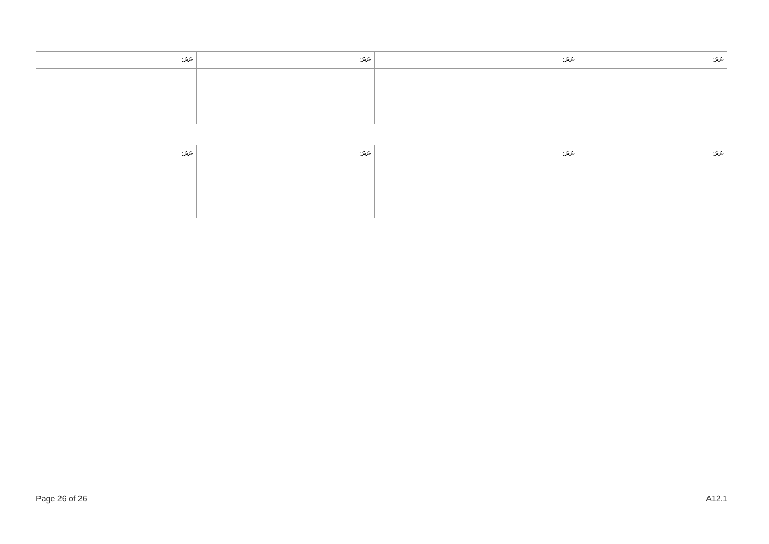| ނަރަ: | ނަރަ: | ނަރަ: | ނަރަ: |
| --- | --- | --- | --- |
| ނަރަ: | ނަރަ: | ނަރަ: | ނަރަ: |
| --- | --- | --- | --- |
Page 26 of 26 A12.1